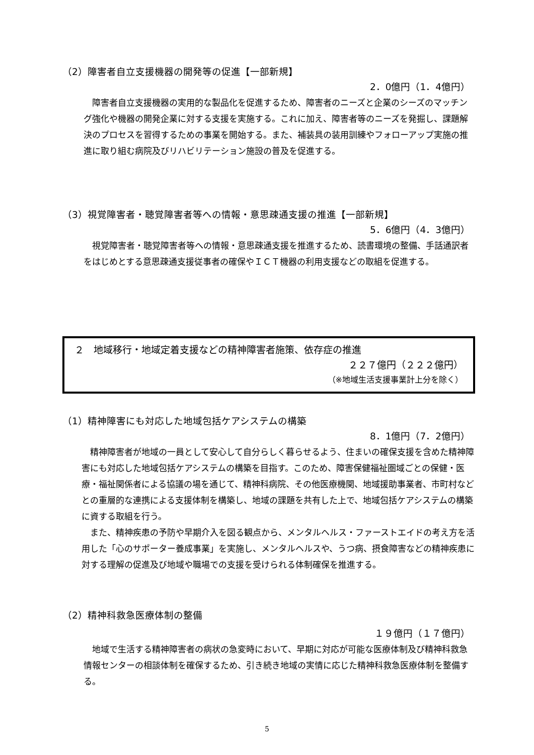（2）障害者自立支援機器の開発等の促進【一部新規】
2．0億円（1．4億円）
障害者自立支援機器の実用的な製品化を促進するため、障害者のニーズと企業のシーズのマッチング強化や機器の開発企業に対する支援を実施する。これに加え、障害者等のニーズを発掘し、課題解決のプロセスを習得するための事業を開始する。また、補装具の装用訓練やフォローアップ実施の推進に取り組む病院及びリハビリテーション施設の普及を促進する。
（3）視覚障害者・聴覚障害者等への情報・意思疎通支援の推進【一部新規】
5．6億円（4．3億円）
視覚障害者・聴覚障害者等への情報・意思疎通支援を推進するため、読書環境の整備、手話通訳者をはじめとする意思疎通支援従事者の確保やＩＣＴ機器の利用支援などの取組を促進する。
２　地域移行・地域定着支援などの精神障害者施策、依存症の推進
２２７億円（２２２億円）
（※地域生活支援事業計上分を除く）
（1）精神障害にも対応した地域包括ケアシステムの構築
8．1億円（7．2億円）
精神障害者が地域の一員として安心して自分らしく暮らせるよう、住まいの確保支援を含めた精神障害にも対応した地域包括ケアシステムの構築を目指す。このため、障害保健福祉圏域ごとの保健・医療・福祉関係者による協議の場を通じて、精神科病院、その他医療機関、地域援助事業者、市町村などとの重層的な連携による支援体制を構築し、地域の課題を共有した上で、地域包括ケアシステムの構築に資する取組を行う。
また、精神疾患の予防や早期介入を図る観点から、メンタルヘルス・ファーストエイドの考え方を活用した「心のサポーター養成事業」を実施し、メンタルヘルスや、うつ病、摂食障害などの精神疾患に対する理解の促進及び地域や職場での支援を受けられる体制確保を推進する。
（2）精神科救急医療体制の整備
１９億円（１７億円）
地域で生活する精神障害者の病状の急変時において、早期に対応が可能な医療体制及び精神科救急情報センターの相談体制を確保するため、引き続き地域の実情に応じた精神科救急医療体制を整備する。
5